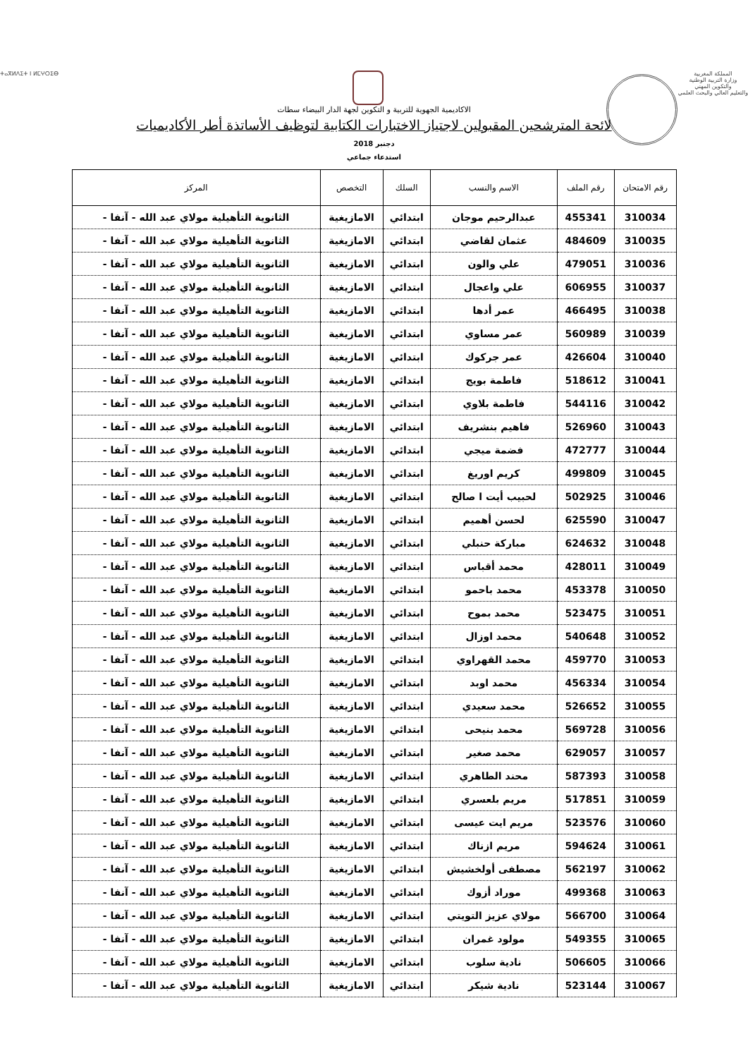المملكة المغربية
وزارة التربية الوطنية
والتكوين المهني
والتعليم العالي والبحث العلمي
ⵜⴰⴳⵍⴷⵉⵜ ⵏ ⵍⵎⵖⵔⵉⴱ
الاكاديمية الجهوية للتربية و التكوين لجهة الدار البيضاء سطات
لائحة المترشحين المقبولين لاجتياز الاختبارات الكتابية لتوظيف الأساتذة أطر الأكاديميات
دجنبر 2018
استدعاء جماعي
| رقم الامتحان | رقم الملف | الاسم والنسب | السلك | التخصص | المركز |
| --- | --- | --- | --- | --- | --- |
| 310034 | 455341 | عبدالرحيم موجان | ابتدائي | الامازيغية | الثانوية التأهيلية مولاي عبد الله - آنفا - |
| 310035 | 484609 | عثمان لقاضي | ابتدائي | الامازيغية | الثانوية التأهيلية مولاي عبد الله - آنفا - |
| 310036 | 479051 | علي والون | ابتدائي | الامازيغية | الثانوية التأهيلية مولاي عبد الله - آنفا - |
| 310037 | 606955 | علي واعجال | ابتدائي | الامازيغية | الثانوية التأهيلية مولاي عبد الله - آنفا - |
| 310038 | 466495 | عمر أدها | ابتدائي | الامازيغية | الثانوية التأهيلية مولاي عبد الله - آنفا - |
| 310039 | 560989 | عمر مساوي | ابتدائي | الامازيغية | الثانوية التأهيلية مولاي عبد الله - آنفا - |
| 310040 | 426604 | عمر جركوك | ابتدائي | الامازيغية | الثانوية التأهيلية مولاي عبد الله - آنفا - |
| 310041 | 518612 | فاطمة بويج | ابتدائي | الامازيغية | الثانوية التأهيلية مولاي عبد الله - آنفا - |
| 310042 | 544116 | فاطمة بلاوي | ابتدائي | الامازيغية | الثانوية التأهيلية مولاي عبد الله - آنفا - |
| 310043 | 526960 | فاهيم بنشريف | ابتدائي | الامازيغية | الثانوية التأهيلية مولاي عبد الله - آنفا - |
| 310044 | 472777 | فضمة ميجي | ابتدائي | الامازيغية | الثانوية التأهيلية مولاي عبد الله - آنفا - |
| 310045 | 499809 | كريم اوريغ | ابتدائي | الامازيغية | الثانوية التأهيلية مولاي عبد الله - آنفا - |
| 310046 | 502925 | لحبيب أيت ا صالح | ابتدائي | الامازيغية | الثانوية التأهيلية مولاي عبد الله - آنفا - |
| 310047 | 625590 | لحسن أهميم | ابتدائي | الامازيغية | الثانوية التأهيلية مولاي عبد الله - آنفا - |
| 310048 | 624632 | مباركة حنبلي | ابتدائي | الامازيغية | الثانوية التأهيلية مولاي عبد الله - آنفا - |
| 310049 | 428011 | محمد أقباس | ابتدائي | الامازيغية | الثانوية التأهيلية مولاي عبد الله - آنفا - |
| 310050 | 453378 | محمد باحمو | ابتدائي | الامازيغية | الثانوية التأهيلية مولاي عبد الله - آنفا - |
| 310051 | 523475 | محمد بموح | ابتدائي | الامازيغية | الثانوية التأهيلية مولاي عبد الله - آنفا - |
| 310052 | 540648 | محمد اوزال | ابتدائي | الامازيغية | الثانوية التأهيلية مولاي عبد الله - آنفا - |
| 310053 | 459770 | محمد القهراوي | ابتدائي | الامازيغية | الثانوية التأهيلية مولاي عبد الله - آنفا - |
| 310054 | 456334 | محمد اوبد | ابتدائي | الامازيغية | الثانوية التأهيلية مولاي عبد الله - آنفا - |
| 310055 | 526652 | محمد سعيدي | ابتدائي | الامازيغية | الثانوية التأهيلية مولاي عبد الله - آنفا - |
| 310056 | 569728 | محمد بنيحى | ابتدائي | الامازيغية | الثانوية التأهيلية مولاي عبد الله - آنفا - |
| 310057 | 629057 | محمد صغير | ابتدائي | الامازيغية | الثانوية التأهيلية مولاي عبد الله - آنفا - |
| 310058 | 587393 | محند الطاهري | ابتدائي | الامازيغية | الثانوية التأهيلية مولاي عبد الله - آنفا - |
| 310059 | 517851 | مريم بلعسري | ابتدائي | الامازيغية | الثانوية التأهيلية مولاي عبد الله - آنفا - |
| 310060 | 523576 | مريم ايت عيسى | ابتدائي | الامازيغية | الثانوية التأهيلية مولاي عبد الله - آنفا - |
| 310061 | 594624 | مريم ازناك | ابتدائي | الامازيغية | الثانوية التأهيلية مولاي عبد الله - آنفا - |
| 310062 | 562197 | مصطفى أولخشيش | ابتدائي | الامازيغية | الثانوية التأهيلية مولاي عبد الله - آنفا - |
| 310063 | 499368 | موراد أزوك | ابتدائي | الامازيغية | الثانوية التأهيلية مولاي عبد الله - آنفا - |
| 310064 | 566700 | مولاي عزيز التويتي | ابتدائي | الامازيغية | الثانوية التأهيلية مولاي عبد الله - آنفا - |
| 310065 | 549355 | مولود غمران | ابتدائي | الامازيغية | الثانوية التأهيلية مولاي عبد الله - آنفا - |
| 310066 | 506605 | نادية سلوب | ابتدائي | الامازيغية | الثانوية التأهيلية مولاي عبد الله - آنفا - |
| 310067 | 523144 | نادية شيكر | ابتدائي | الامازيغية | الثانوية التأهيلية مولاي عبد الله - آنفا - |